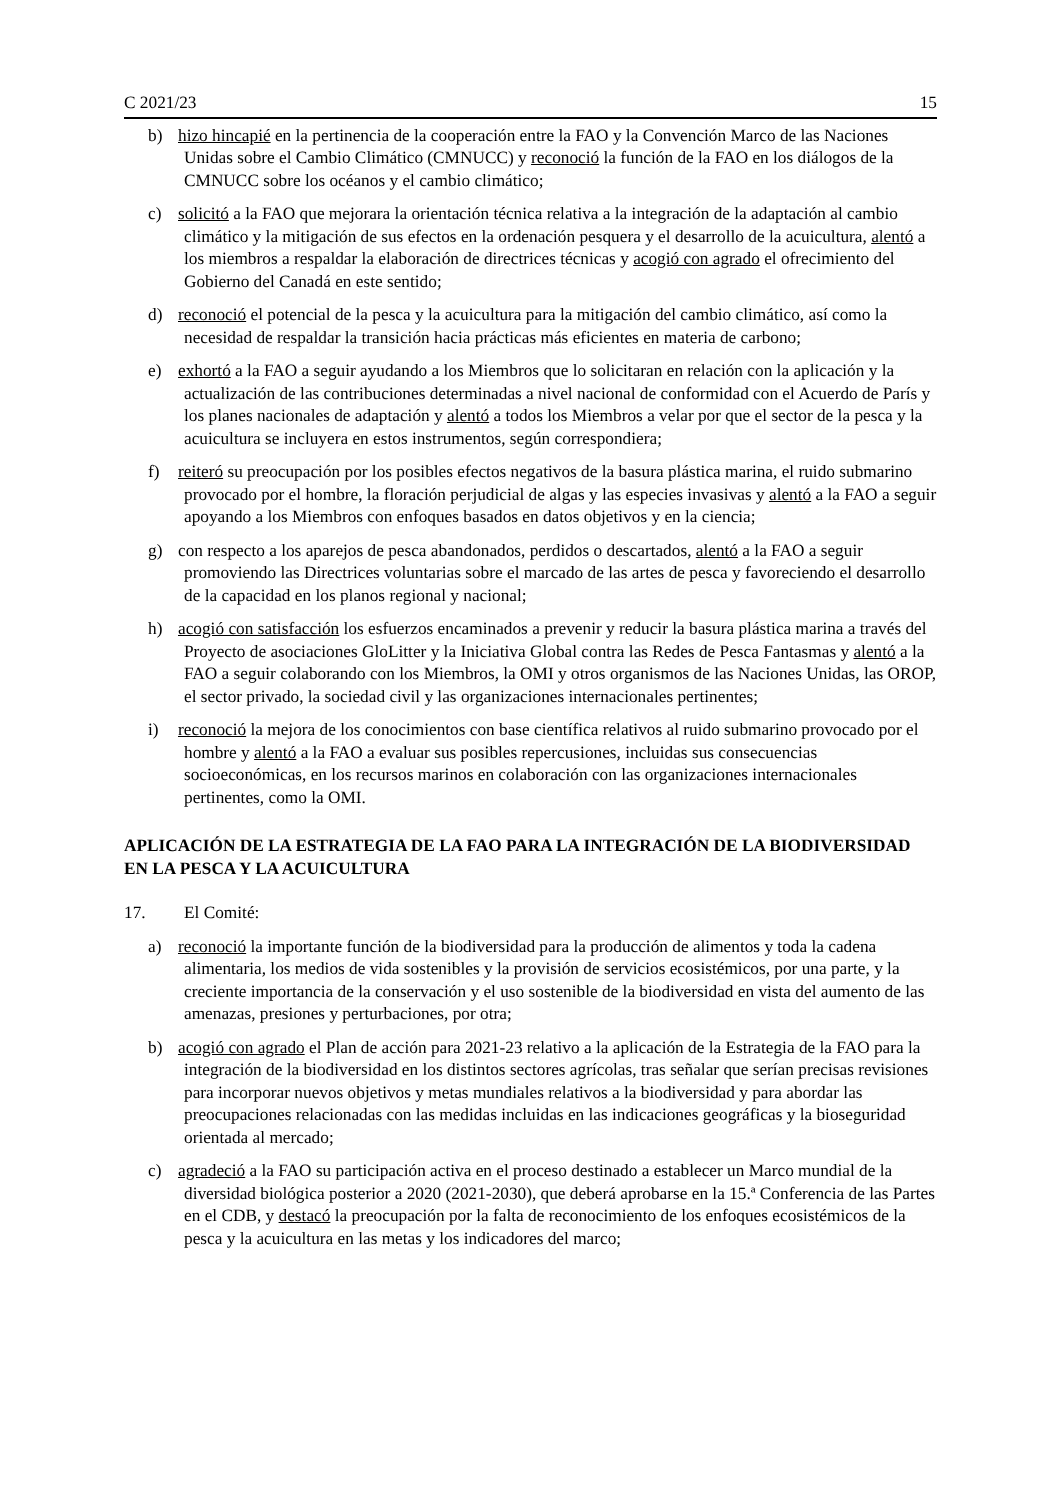C 2021/23 15
b) hizo hincapié en la pertinencia de la cooperación entre la FAO y la Convención Marco de las Naciones Unidas sobre el Cambio Climático (CMNUCC) y reconoció la función de la FAO en los diálogos de la CMNUCC sobre los océanos y el cambio climático;
c) solicitó a la FAO que mejorara la orientación técnica relativa a la integración de la adaptación al cambio climático y la mitigación de sus efectos en la ordenación pesquera y el desarrollo de la acuicultura, alentó a los miembros a respaldar la elaboración de directrices técnicas y acogió con agrado el ofrecimiento del Gobierno del Canadá en este sentido;
d) reconoció el potencial de la pesca y la acuicultura para la mitigación del cambio climático, así como la necesidad de respaldar la transición hacia prácticas más eficientes en materia de carbono;
e) exhortó a la FAO a seguir ayudando a los Miembros que lo solicitaran en relación con la aplicación y la actualización de las contribuciones determinadas a nivel nacional de conformidad con el Acuerdo de París y los planes nacionales de adaptación y alentó a todos los Miembros a velar por que el sector de la pesca y la acuicultura se incluyera en estos instrumentos, según correspondiera;
f) reiteró su preocupación por los posibles efectos negativos de la basura plástica marina, el ruido submarino provocado por el hombre, la floración perjudicial de algas y las especies invasivas y alentó a la FAO a seguir apoyando a los Miembros con enfoques basados en datos objetivos y en la ciencia;
g) con respecto a los aparejos de pesca abandonados, perdidos o descartados, alentó a la FAO a seguir promoviendo las Directrices voluntarias sobre el marcado de las artes de pesca y favoreciendo el desarrollo de la capacidad en los planos regional y nacional;
h) acogió con satisfacción los esfuerzos encaminados a prevenir y reducir la basura plástica marina a través del Proyecto de asociaciones GloLitter y la Iniciativa Global contra las Redes de Pesca Fantasmas y alentó a la FAO a seguir colaborando con los Miembros, la OMI y otros organismos de las Naciones Unidas, las OROP, el sector privado, la sociedad civil y las organizaciones internacionales pertinentes;
i) reconoció la mejora de los conocimientos con base científica relativos al ruido submarino provocado por el hombre y alentó a la FAO a evaluar sus posibles repercusiones, incluidas sus consecuencias socioeconómicas, en los recursos marinos en colaboración con las organizaciones internacionales pertinentes, como la OMI.
APLICACIÓN DE LA ESTRATEGIA DE LA FAO PARA LA INTEGRACIÓN DE LA BIODIVERSIDAD EN LA PESCA Y LA ACUICULTURA
17. El Comité:
a) reconoció la importante función de la biodiversidad para la producción de alimentos y toda la cadena alimentaria, los medios de vida sostenibles y la provisión de servicios ecosistémicos, por una parte, y la creciente importancia de la conservación y el uso sostenible de la biodiversidad en vista del aumento de las amenazas, presiones y perturbaciones, por otra;
b) acogió con agrado el Plan de acción para 2021-23 relativo a la aplicación de la Estrategia de la FAO para la integración de la biodiversidad en los distintos sectores agrícolas, tras señalar que serían precisas revisiones para incorporar nuevos objetivos y metas mundiales relativos a la biodiversidad y para abordar las preocupaciones relacionadas con las medidas incluidas en las indicaciones geográficas y la bioseguridad orientada al mercado;
c) agradeció a la FAO su participación activa en el proceso destinado a establecer un Marco mundial de la diversidad biológica posterior a 2020 (2021-2030), que deberá aprobarse en la 15.ª Conferencia de las Partes en el CDB, y destacó la preocupación por la falta de reconocimiento de los enfoques ecosistémicos de la pesca y la acuicultura en las metas y los indicadores del marco;